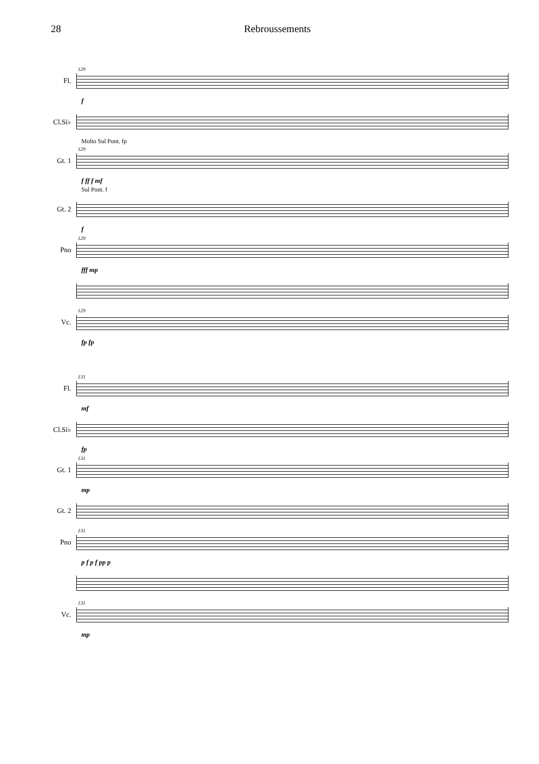28 Rebroussements
Fl.
129
f
Cl.Si♭
Molto Sul Pont. fp
Gt. 1
129
f ff f mf
Sul Pont. f
Gt. 2
f
Pno
129
fff mp
Vc.
129
fp fp
Fl.
131
mf
Cl.Si♭
fp
Gt. 1
131
mp
Gt. 2
Pno
131
p f p f pp p
Vc.
131
mp